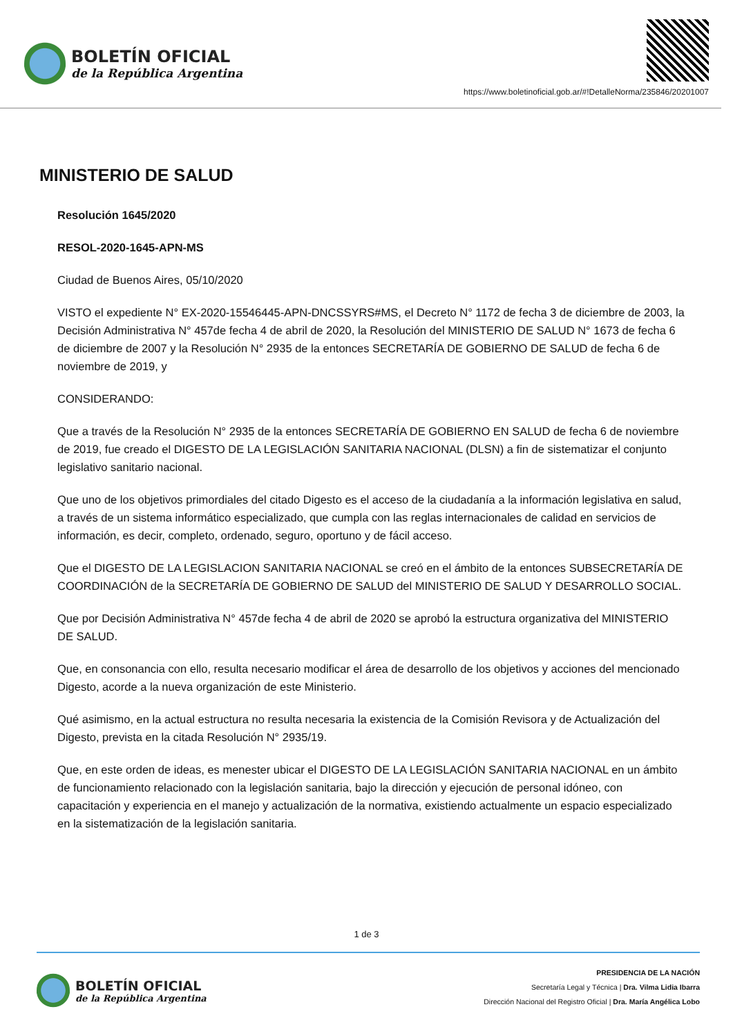BOLETÍN OFICIAL
de la República Argentina
https://www.boletinoficial.gob.ar/#!DetalleNorma/235846/20201007
MINISTERIO DE SALUD
Resolución 1645/2020
RESOL-2020-1645-APN-MS
Ciudad de Buenos Aires, 05/10/2020
VISTO el expediente N° EX-2020-15546445-APN-DNCSSYRS#MS, el Decreto N° 1172 de fecha 3 de diciembre de 2003, la Decisión Administrativa N° 457de fecha 4 de abril de 2020, la Resolución del MINISTERIO DE SALUD N° 1673 de fecha 6 de diciembre de 2007 y la Resolución N° 2935 de la entonces SECRETARÍA DE GOBIERNO DE SALUD de fecha 6 de noviembre de 2019, y
CONSIDERANDO:
Que a través de la Resolución N° 2935 de la entonces SECRETARÍA DE GOBIERNO EN SALUD de fecha 6 de noviembre de 2019, fue creado el DIGESTO DE LA LEGISLACIÓN SANITARIA NACIONAL (DLSN) a fin de sistematizar el conjunto legislativo sanitario nacional.
Que uno de los objetivos primordiales del citado Digesto es el acceso de la ciudadanía a la información legislativa en salud, a través de un sistema informático especializado, que cumpla con las reglas internacionales de calidad en servicios de información, es decir, completo, ordenado, seguro, oportuno y de fácil acceso.
Que el DIGESTO DE LA LEGISLACION SANITARIA NACIONAL se creó en el ámbito de la entonces SUBSECRETARÍA DE COORDINACIÓN de la SECRETARÍA DE GOBIERNO DE SALUD del MINISTERIO DE SALUD Y DESARROLLO SOCIAL.
Que por Decisión Administrativa N° 457de fecha 4 de abril de 2020 se aprobó la estructura organizativa del MINISTERIO DE SALUD.
Que, en consonancia con ello, resulta necesario modificar el área de desarrollo de los objetivos y acciones del mencionado Digesto, acorde a la nueva organización de este Ministerio.
Qué asimismo, en la actual estructura no resulta necesaria la existencia de la Comisión Revisora y de Actualización del Digesto, prevista en la citada Resolución N° 2935/19.
Que, en este orden de ideas, es menester ubicar el DIGESTO DE LA LEGISLACIÓN SANITARIA NACIONAL en un ámbito de funcionamiento relacionado con la legislación sanitaria, bajo la dirección y ejecución de personal idóneo, con capacitación y experiencia en el manejo y actualización de la normativa, existiendo actualmente un espacio especializado en la sistematización de la legislación sanitaria.
1 de 3
BOLETÍN OFICIAL
de la República Argentina
PRESIDENCIA DE LA NACIÓN
Secretaría Legal y Técnica | Dra. Vilma Lidia Ibarra
Dirección Nacional del Registro Oficial | Dra. María Angélica Lobo